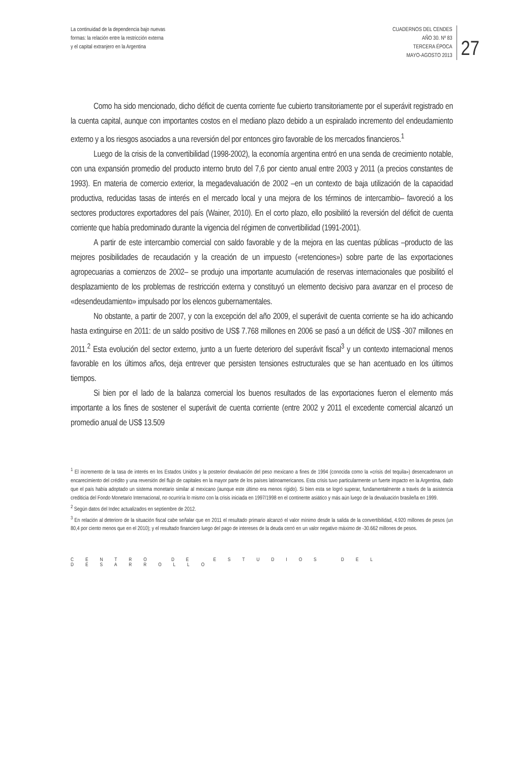La continuidad de la dependencia bajo nuevas
formas: la relación entre la restricción externa
y el capital extranjero en la Argentina
CUADERNOS DEL CENDES
AÑO 30. Nº 83
TERCERA ÉPOCA
MAYO-AGOSTO 2013
27
Como ha sido mencionado, dicho déficit de cuenta corriente fue cubierto transitoriamente por el superávit registrado en la cuenta capital, aunque con importantes costos en el mediano plazo debido a un espiralado incremento del endeudamiento externo y a los riesgos asociados a una reversión del por entonces giro favorable de los mercados financieros.<sup>1</sup>
Luego de la crisis de la convertibilidad (1998-2002), la economía argentina entró en una senda de crecimiento notable, con una expansión promedio del producto interno bruto del 7,6 por ciento anual entre 2003 y 2011 (a precios constantes de 1993). En materia de comercio exterior, la megadevaluación de 2002 –en un contexto de baja utilización de la capacidad productiva, reducidas tasas de interés en el mercado local y una mejora de los términos de intercambio– favoreció a los sectores productores exportadores del país (Wainer, 2010). En el corto plazo, ello posibilitó la reversión del déficit de cuenta corriente que había predominado durante la vigencia del régimen de convertibilidad (1991-2001).
A partir de este intercambio comercial con saldo favorable y de la mejora en las cuentas públicas –producto de las mejores posibilidades de recaudación y la creación de un impuesto («retenciones») sobre parte de las exportaciones agropecuarias a comienzos de 2002– se produjo una importante acumulación de reservas internacionales que posibilitó el desplazamiento de los problemas de restricción externa y constituyó un elemento decisivo para avanzar en el proceso de «desendeudamiento» impulsado por los elencos gubernamentales.
No obstante, a partir de 2007, y con la excepción del año 2009, el superávit de cuenta corriente se ha ido achicando hasta extinguirse en 2011: de un saldo positivo de US$ 7.768 millones en 2006 se pasó a un déficit de US$ -307 millones en 2011.<sup>2</sup> Esta evolución del sector externo, junto a un fuerte deterioro del superávit fiscal<sup>3</sup> y un contexto internacional menos favorable en los últimos años, deja entrever que persisten tensiones estructurales que se han acentuado en los últimos tiempos.
Si bien por el lado de la balanza comercial los buenos resultados de las exportaciones fueron el elemento más importante a los fines de sostener el superávit de cuenta corriente (entre 2002 y 2011 el excedente comercial alcanzó un promedio anual de US$ 13.509
<sup>1</sup> El incremento de la tasa de interés en los Estados Unidos y la posterior devaluación del peso mexicano a fines de 1994 (conocida como la «crisis del tequila») desencadenaron un encarecimiento del crédito y una reversión del flujo de capitales en la mayor parte de los países latinoamericanos. Esta crisis tuvo particularmente un fuerte impacto en la Argentina, dado que el país había adoptado un sistema monetario similar al mexicano (aunque este último era menos rígido). Si bien esta se logró superar, fundamentalmente a través de la asistencia crediticia del Fondo Monetario Internacional, no ocurriría lo mismo con la crisis iniciada en 1997/1998 en el continente asiático y más aún luego de la devaluación brasileña en 1999.
<sup>2</sup> Según datos del Indec actualizados en septiembre de 2012.
<sup>3</sup> En relación al deterioro de la situación fiscal cabe señalar que en 2011 el resultado primario alcanzó el valor mínimo desde la salida de la convertibilidad, 4.920 millones de pesos (un 80,4 por ciento menos que en el 2010); y el resultado financiero luego del pago de intereses de la deuda cerró en un valor negativo máximo de -30.662 millones de pesos.
CENTRO DE ESTUDIOS DEL DESARROLLO